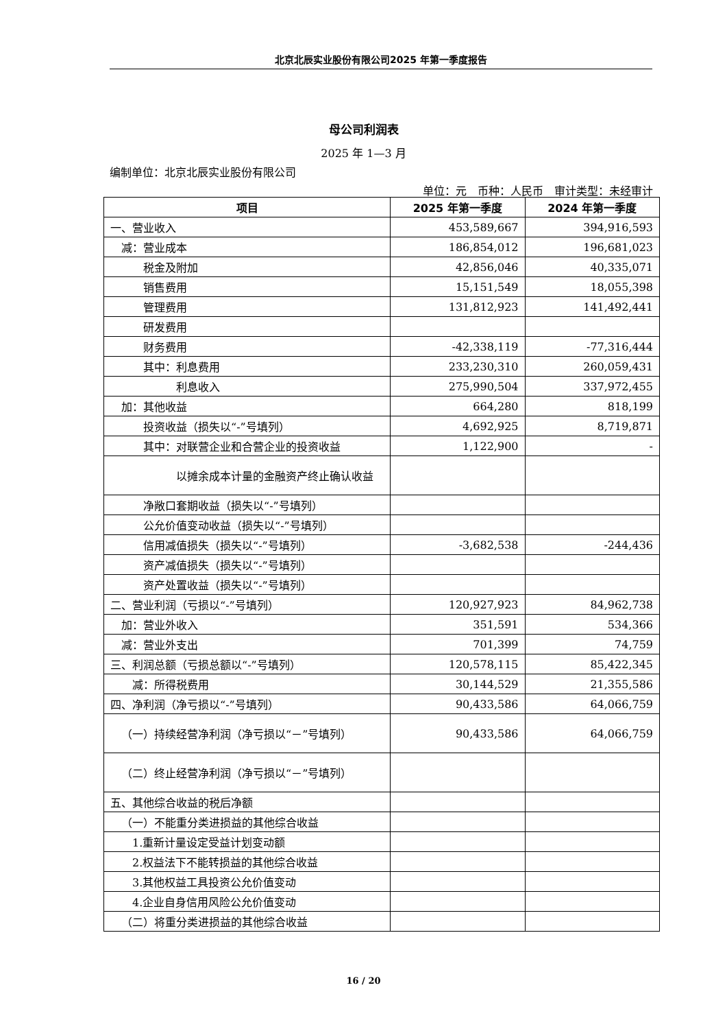北京北辰实业股份有限公司2025 年第一季度报告
母公司利润表
2025 年 1—3 月
编制单位：北京北辰实业股份有限公司
单位：元　币种：人民币　审计类型：未经审计
| 项目 | 2025 年第一季度 | 2024 年第一季度 |
| --- | --- | --- |
| 一、营业收入 | 453,589,667 | 394,916,593 |
| 减：营业成本 | 186,854,012 | 196,681,023 |
| 税金及附加 | 42,856,046 | 40,335,071 |
| 销售费用 | 15,151,549 | 18,055,398 |
| 管理费用 | 131,812,923 | 141,492,441 |
| 研发费用 | | |
| 财务费用 | -42,338,119 | -77,316,444 |
| 其中：利息费用 | 233,230,310 | 260,059,431 |
| 利息收入 | 275,990,504 | 337,972,455 |
| 加：其他收益 | 664,280 | 818,199 |
| 投资收益（损失以“-”号填列） | 4,692,925 | 8,719,871 |
| 其中：对联营企业和合营企业的投资收益 | 1,122,900 | - |
| 以摊余成本计量的金融资产终止确认收益 | | |
| 净敞口套期收益（损失以“-”号填列） | | |
| 公允价值变动收益（损失以“-”号填列） | | |
| 信用减值损失（损失以“-”号填列） | -3,682,538 | -244,436 |
| 资产减值损失（损失以“-”号填列） | | |
| 资产处置收益（损失以“-”号填列） | | |
| 二、营业利润（亏损以“-”号填列） | 120,927,923 | 84,962,738 |
| 加：营业外收入 | 351,591 | 534,366 |
| 减：营业外支出 | 701,399 | 74,759 |
| 三、利润总额（亏损总额以“-”号填列） | 120,578,115 | 85,422,345 |
| 减：所得税费用 | 30,144,529 | 21,355,586 |
| 四、净利润（净亏损以“-”号填列） | 90,433,586 | 64,066,759 |
| （一）持续经营净利润（净亏损以“－”号填列） | 90,433,586 | 64,066,759 |
| （二）终止经营净利润（净亏损以“－”号填列） | | |
| 五、其他综合收益的税后净额 | | |
| （一）不能重分类进损益的其他综合收益 | | |
| 1.重新计量设定受益计划变动额 | | |
| 2.权益法下不能转损益的其他综合收益 | | |
| 3.其他权益工具投资公允价值变动 | | |
| 4.企业自身信用风险公允价值变动 | | |
| （二）将重分类进损益的其他综合收益 | | |
16 / 20